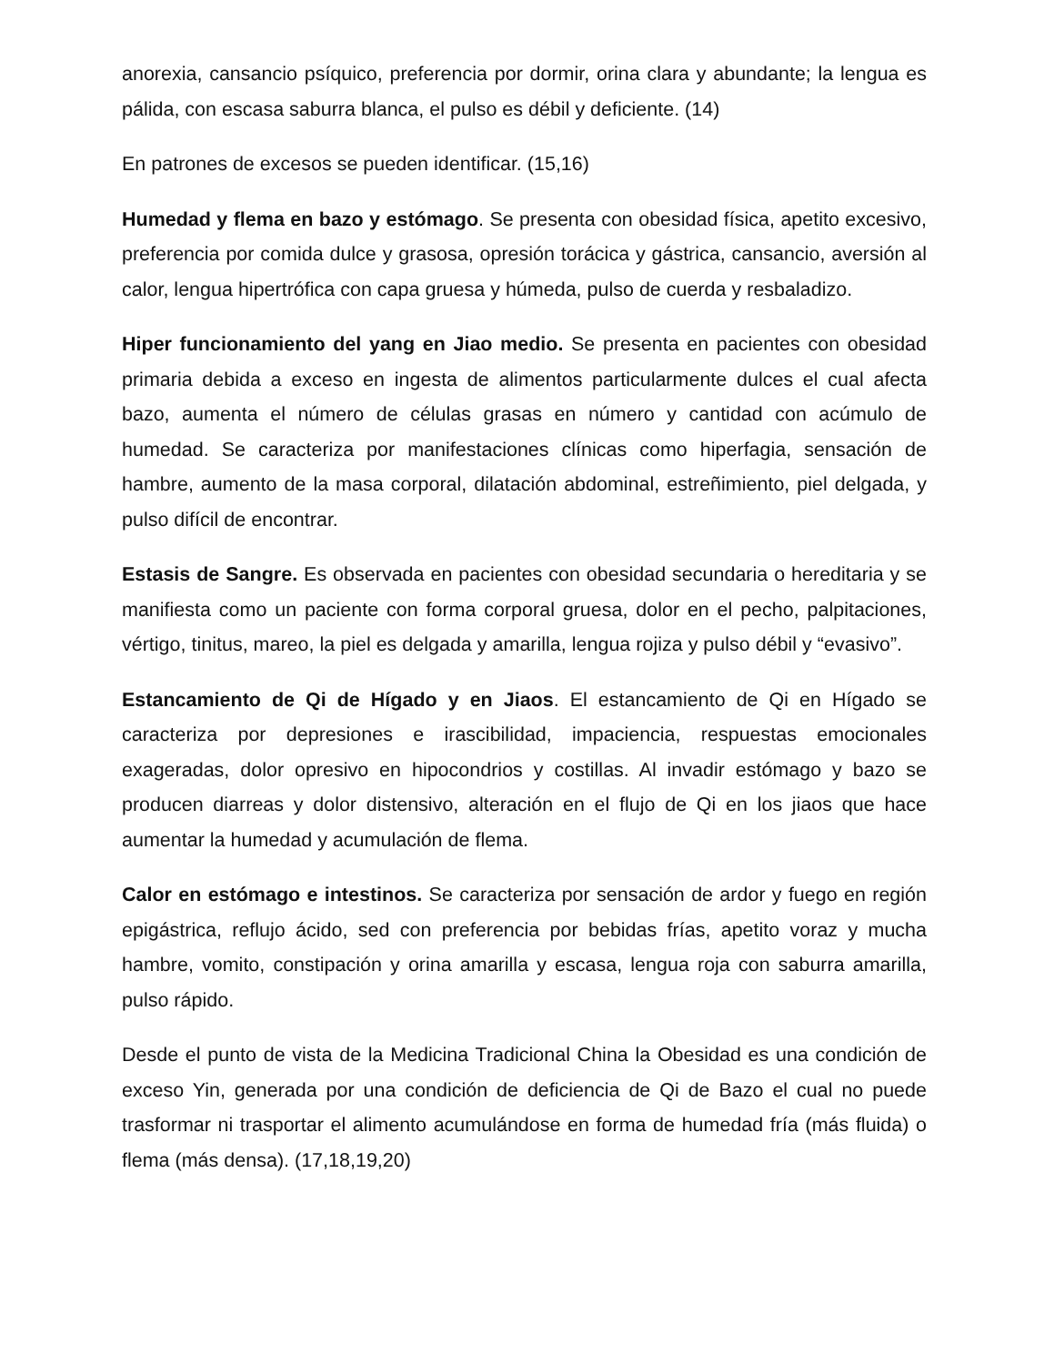anorexia, cansancio psíquico, preferencia por dormir, orina clara y abundante; la lengua es pálida, con escasa saburra blanca, el pulso es débil y deficiente. (14)
En patrones de excesos se pueden identificar. (15,16)
Humedad y flema en bazo y estómago. Se presenta con obesidad física, apetito excesivo, preferencia por comida dulce y grasosa, opresión torácica y gástrica, cansancio, aversión al calor, lengua hipertrófica con capa gruesa y húmeda, pulso de cuerda y resbaladizo.
Hiper funcionamiento del yang en Jiao medio. Se presenta en pacientes con obesidad primaria debida a exceso en ingesta de alimentos particularmente dulces el cual afecta bazo, aumenta el número de células grasas en número y cantidad con acúmulo de humedad. Se caracteriza por manifestaciones clínicas como hiperfagia, sensación de hambre, aumento de la masa corporal, dilatación abdominal, estreñimiento, piel delgada, y pulso difícil de encontrar.
Estasis de Sangre. Es observada en pacientes con obesidad secundaria o hereditaria y se manifiesta como un paciente con forma corporal gruesa, dolor en el pecho, palpitaciones, vértigo, tinitus, mareo, la piel es delgada y amarilla, lengua rojiza y pulso débil y “evasivo”.
Estancamiento de Qi de Hígado y en Jiaos. El estancamiento de Qi en Hígado se caracteriza por depresiones e irascibilidad, impaciencia, respuestas emocionales exageradas, dolor opresivo en hipocondrios y costillas. Al invadir estómago y bazo se producen diarreas y dolor distensivo, alteración en el flujo de Qi en los jiaos que hace aumentar la humedad y acumulación de flema.
Calor en estómago e intestinos. Se caracteriza por sensación de ardor y fuego en región epigástrica, reflujo ácido, sed con preferencia por bebidas frías, apetito voraz y mucha hambre, vomito, constipación y orina amarilla y escasa, lengua roja con saburra amarilla, pulso rápido.
Desde el punto de vista de la Medicina Tradicional China la Obesidad es una condición de exceso Yin, generada por una condición de deficiencia de Qi de Bazo el cual no puede trasformar ni trasportar el alimento acumulándose en forma de humedad fría (más fluida) o flema (más densa). (17,18,19,20)